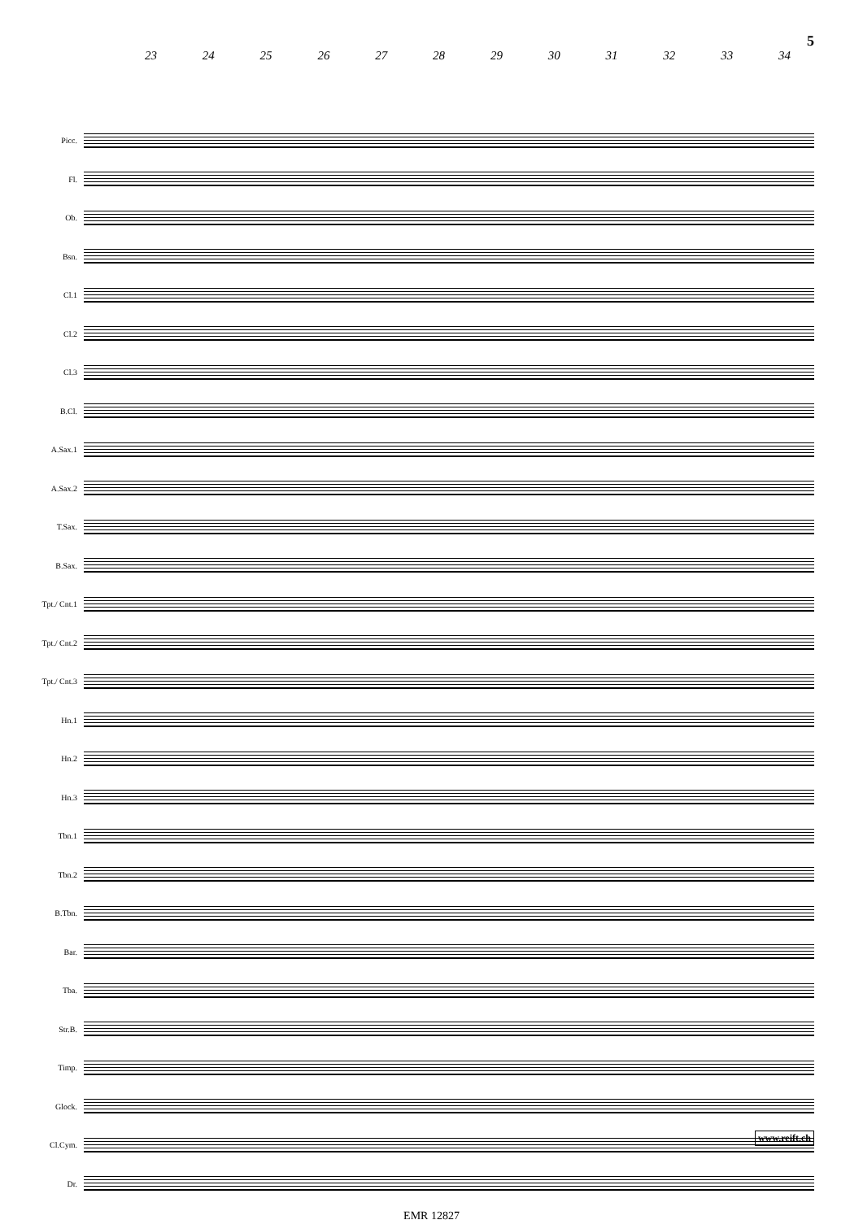5
23 24 25 26 27 28 29 30 31 32 33 34
Picc.
Fl.
Ob.
Bsn.
Cl.1
Cl.2
Cl.3
B.Cl.
A.Sax.1
A.Sax.2
T.Sax.
B.Sax.
Tpt./ Cnt.1
Tpt./ Cnt.2
Tpt./ Cnt.3
Hn.1
Hn.2
Hn.3
Tbn.1
Tbn.2
B.Tbn.
Bar.
Tba.
Str.B.
Timp.
Glock.
Cl.Cym.
Dr.
EMR 12827
www.reift.ch